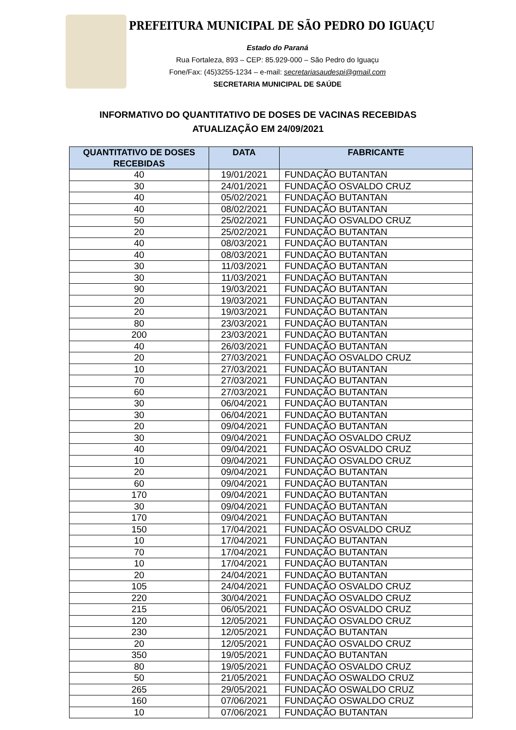PREFEITURA MUNICIPAL DE SÃO PEDRO DO IGUAÇU
Estado do Paraná
Rua Fortaleza, 893 – CEP: 85.929-000 – São Pedro do Iguaçu
Fone/Fax: (45)3255-1234 – e-mail: secretariasaudespi@gmail.com
SECRETARIA MUNICIPAL DE SAÚDE
INFORMATIVO DO QUANTITATIVO DE DOSES DE VACINAS RECEBIDAS
ATUALIZAÇÃO EM 24/09/2021
| QUANTITATIVO DE DOSES RECEBIDAS | DATA | FABRICANTE |
| --- | --- | --- |
| 40 | 19/01/2021 | FUNDAÇÃO BUTANTAN |
| 30 | 24/01/2021 | FUNDAÇÃO OSVALDO CRUZ |
| 40 | 05/02/2021 | FUNDAÇÃO BUTANTAN |
| 40 | 08/02/2021 | FUNDAÇÃO BUTANTAN |
| 50 | 25/02/2021 | FUNDAÇÃO OSVALDO CRUZ |
| 20 | 25/02/2021 | FUNDAÇÃO BUTANTAN |
| 40 | 08/03/2021 | FUNDAÇÃO BUTANTAN |
| 40 | 08/03/2021 | FUNDAÇÃO BUTANTAN |
| 30 | 11/03/2021 | FUNDAÇÃO BUTANTAN |
| 30 | 11/03/2021 | FUNDAÇÃO BUTANTAN |
| 90 | 19/03/2021 | FUNDAÇÃO BUTANTAN |
| 20 | 19/03/2021 | FUNDAÇÃO BUTANTAN |
| 20 | 19/03/2021 | FUNDAÇÃO BUTANTAN |
| 80 | 23/03/2021 | FUNDAÇÃO BUTANTAN |
| 200 | 23/03/2021 | FUNDAÇÃO BUTANTAN |
| 40 | 26/03/2021 | FUNDAÇÃO BUTANTAN |
| 20 | 27/03/2021 | FUNDAÇÃO OSVALDO CRUZ |
| 10 | 27/03/2021 | FUNDAÇÃO BUTANTAN |
| 70 | 27/03/2021 | FUNDAÇÃO BUTANTAN |
| 60 | 27/03/2021 | FUNDAÇÃO BUTANTAN |
| 30 | 06/04/2021 | FUNDAÇÃO BUTANTAN |
| 30 | 06/04/2021 | FUNDAÇÃO BUTANTAN |
| 20 | 09/04/2021 | FUNDAÇÃO BUTANTAN |
| 30 | 09/04/2021 | FUNDAÇÃO OSVALDO CRUZ |
| 40 | 09/04/2021 | FUNDAÇÃO OSVALDO CRUZ |
| 10 | 09/04/2021 | FUNDAÇÃO OSVALDO CRUZ |
| 20 | 09/04/2021 | FUNDAÇÃO BUTANTAN |
| 60 | 09/04/2021 | FUNDAÇÃO BUTANTAN |
| 170 | 09/04/2021 | FUNDAÇÃO BUTANTAN |
| 30 | 09/04/2021 | FUNDAÇÃO BUTANTAN |
| 170 | 09/04/2021 | FUNDAÇÃO BUTANTAN |
| 150 | 17/04/2021 | FUNDAÇÃO OSVALDO CRUZ |
| 10 | 17/04/2021 | FUNDAÇÃO BUTANTAN |
| 70 | 17/04/2021 | FUNDAÇÃO BUTANTAN |
| 10 | 17/04/2021 | FUNDAÇÃO BUTANTAN |
| 20 | 24/04/2021 | FUNDAÇÃO BUTANTAN |
| 105 | 24/04/2021 | FUNDAÇÃO OSVALDO CRUZ |
| 220 | 30/04/2021 | FUNDAÇÃO OSVALDO CRUZ |
| 215 | 06/05/2021 | FUNDAÇÃO OSVALDO CRUZ |
| 120 | 12/05/2021 | FUNDAÇÃO OSVALDO CRUZ |
| 230 | 12/05/2021 | FUNDAÇÃO BUTANTAN |
| 20 | 12/05/2021 | FUNDAÇÃO OSVALDO CRUZ |
| 350 | 19/05/2021 | FUNDAÇÃO BUTANTAN |
| 80 | 19/05/2021 | FUNDAÇÃO OSVALDO CRUZ |
| 50 | 21/05/2021 | FUNDAÇÃO OSWALDO CRUZ |
| 265 | 29/05/2021 | FUNDAÇÃO OSWALDO CRUZ |
| 160 | 07/06/2021 | FUNDAÇÃO OSWALDO CRUZ |
| 10 | 07/06/2021 | FUNDAÇÃO BUTANTAN |